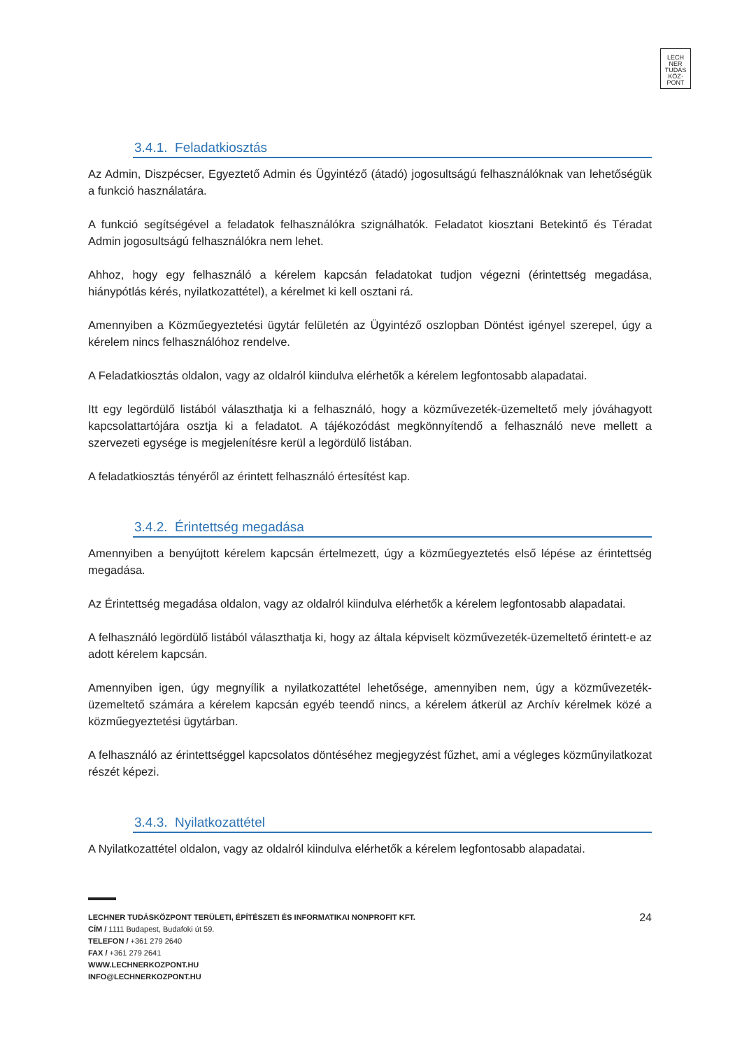LECH
NER
TUDÁS
KÖZ·
PONT
3.4.1. Feladatkiosztás
Az Admin, Diszpécser, Egyeztető Admin és Ügyintéző (átadó) jogosultságú felhasználóknak van lehetőségük a funkció használatára.
A funkció segítségével a feladatok felhasználókra szignálhatók. Feladatot kiosztani Betekintő és Téradat Admin jogosultságú felhasználókra nem lehet.
Ahhoz, hogy egy felhasználó a kérelem kapcsán feladatokat tudjon végezni (érintettség megadása, hiánypótlás kérés, nyilatkozattétel), a kérelmet ki kell osztani rá.
Amennyiben a Közműegyeztetési ügytár felületén az Ügyintéző oszlopban Döntést igényel szerepel, úgy a kérelem nincs felhasználóhoz rendelve.
A Feladatkiosztás oldalon, vagy az oldalról kiindulva elérhetők a kérelem legfontosabb alapadatai.
Itt egy legördülő listából választhatja ki a felhasználó, hogy a közművezeték-üzemeltető mely jóváhagyott kapcsolattartójára osztja ki a feladatot. A tájékozódást megkönnyítendő a felhasználó neve mellett a szervezeti egysége is megjelenítésre kerül a legördülő listában.
A feladatkiosztás tényéről az érintett felhasználó értesítést kap.
3.4.2. Érintettség megadása
Amennyiben a benyújtott kérelem kapcsán értelmezett, úgy a közműegyeztetés első lépése az érintettség megadása.
Az Érintettség megadása oldalon, vagy az oldalról kiindulva elérhetők a kérelem legfontosabb alapadatai.
A felhasználó legördülő listából választhatja ki, hogy az általa képviselt közművezeték-üzemeltető érintett-e az adott kérelem kapcsán.
Amennyiben igen, úgy megnyílik a nyilatkozattétel lehetősége, amennyiben nem, úgy a közművezeték-üzemeltető számára a kérelem kapcsán egyéb teendő nincs, a kérelem átkerül az Archív kérelmek közé a közműegyeztetési ügytárban.
A felhasználó az érintettséggel kapcsolatos döntéséhez megjegyzést fűzhet, ami a végleges közműnyilatkozat részét képezi.
3.4.3. Nyilatkozattétel
A Nyilatkozattétel oldalon, vagy az oldalról kiindulva elérhetők a kérelem legfontosabb alapadatai.
24 LECHNER TUDÁSKÖZPONT TERÜLETI, ÉPÍTÉSZETI ÉS INFORMATIKAI NONPROFIT KFT.
CÍM / 1111 Budapest, Budafoki út 59.
TELEFON / +361 279 2640
FAX / +361 279 2641
WWW.LECHNERKOZPONT.HU
INFO@LECHNERKOZPONT.HU